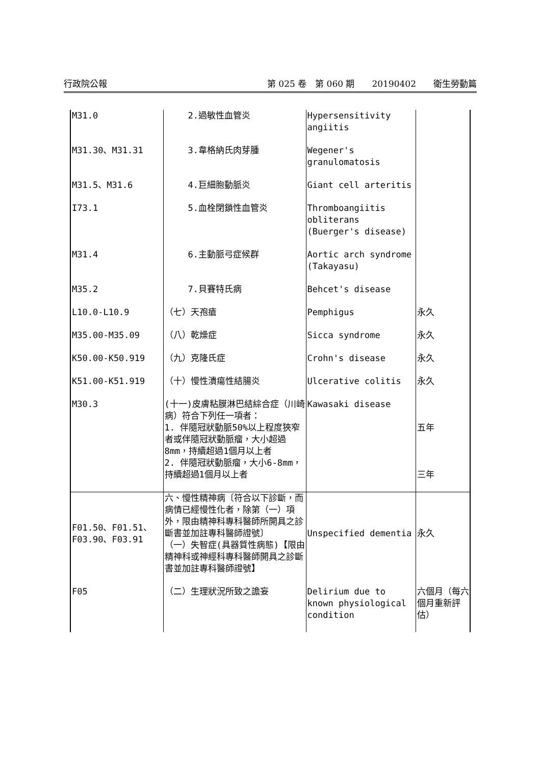行政院公報 第 025 卷　第 060 期　　20190402　　衛生勞動篇
| M31.0 | 2.過敏性血管炎 | Hypersensitivity angiitis | |
| M31.30、M31.31 | 3.韋格納氏肉芽腫 | Wegener's granulomatosis | |
| M31.5、M31.6 | 4.巨細胞動脈炎 | Giant cell arteritis | |
| I73.1 | 5.血栓閉鎖性血管炎 | Thromboangiitis obliterans (Buerger's disease) | |
| M31.4 | 6.主動脈弓症候群 | Aortic arch syndrome (Takayasu) | |
| M35.2 | 7.貝賽特氏病 | Behcet's disease | |
| L10.0-L10.9 | （七）天孢瘡 | Pemphigus | 永久 |
| M35.00-M35.09 | （八）乾燥症 | Sicca syndrome | 永久 |
| K50.00-K50.919 | （九）克隆氏症 | Crohn's disease | 永久 |
| K51.00-K51.919 | （十）慢性潰瘍性結腸炎 | Ulcerative colitis | 永久 |
| M30.3 | (十一)皮膚粘膜淋巴結綜合症（川崎病）符合下列任一項者： 1. 伴隨冠狀動脈50%以上程度狹窄者或伴隨冠狀動脈瘤，大小超過8mm，持續超過1個月以上者 2. 伴隨冠狀動脈瘤，大小6-8mm，持續超過1個月以上者 | Kawasaki disease | 五年 三年 |
| F01.50、F01.51、F03.90、F03.91 | 六、慢性精神病〔符合以下診斷，而病情已經慢性化者，除第（一）項外，限由精神科專科醫師所開具之診斷書並加註專科醫師證號〕 （一）失智症(具器質性病態)【限由精神科或神經科專科醫師開具之診斷書並加註專科醫師證號】 | Unspecified dementia | 永久 |
| F05 | （二）生理狀況所致之譫妄 | Delirium due to known physiological condition | 六個月（每六個月重新評估） |